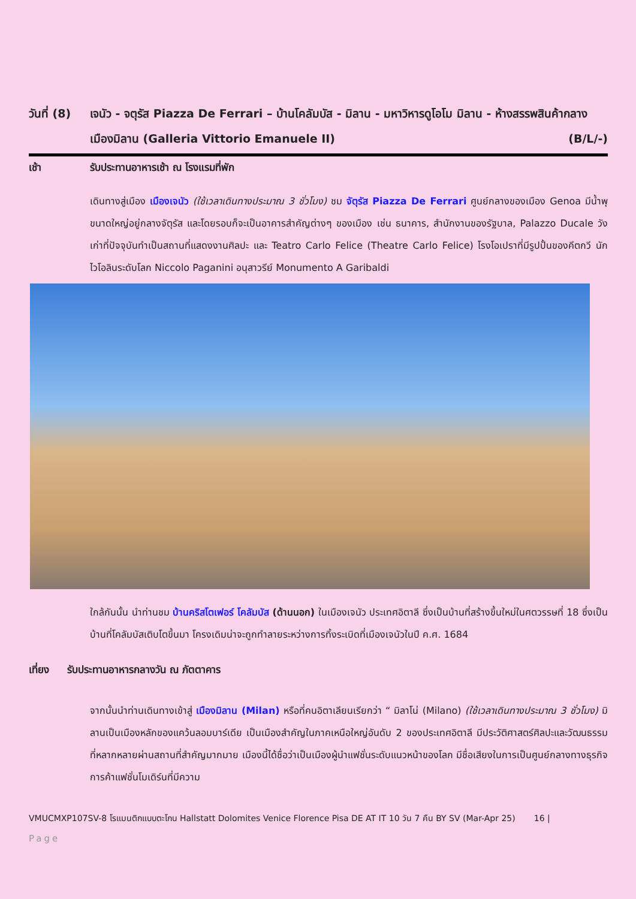วันที่ (8)
เจนัว - จตุรัส Piazza De Ferrari – บ้านโคลัมบัส - มิลาน - มหาวิหารดูโอโม มิลาน - ห้างสรรพสินค้ากลางเมืองมิลาน (Galleria Vittorio Emanuele II) (B/L/-)
เช้า รับประทานอาหารเช้า ณ โรงแรมที่พัก
เดินทางสู่เมือง เมืองเจนัว (ใช้เวลาเดินทางประมาณ 3 ชั่วโมง) ชม จัตุรัส Piazza De Ferrari ศูนย์กลางของเมือง Genoa มีน้ำพุขนาดใหญ่อยู่กลางจัตุรัส และโดยรอบก็จะเป็นอาคารสำคัญต่างๆ ของเมือง เช่น ธนาคาร, สำนักงานของรัฐบาล, Palazzo Ducale วังเก่าที่ปัจจุบันทำเป็นสถานที่แสดงงานศิลปะ และ Teatro Carlo Felice (Theatre Carlo Felice) โรงโอเปราที่มีรูปปั้นของคีตกวี นักไวโอลินระดับโลก Niccolo Paganini อนุสาวรีย์ Monumento A Garibaldi
ใกล้กันนั้น นำท่านชม บ้านคริสโตเฟอร์ โคลัมบัส (ด้านนอก) ในเมืองเจนัว ประเทศอิตาลี ซึ่งเป็นบ้านที่สร้างขึ้นใหม่ในศตวรรษที่ 18 ซึ่งเป็นบ้านที่โคลัมบัสเติบโตขึ้นมา โครงเดิมน่าจะถูกทำลายระหว่างการทิ้งระเบิดที่เมืองเจนัวในปี ค.ศ. 1684
เที่ยง รับประทานอาหารกลางวัน ณ ภัตตาคาร
จากนั้นนำท่านเดินทางเข้าสู่ เมืองมิลาน (Milan) หรือที่คนอิตาเลียนเรียกว่า “ มิลาโน่ (Milano) (ใช้เวลาเดินทางประมาณ 3 ชั่วโมง) มิลานเป็นเมืองหลักของแคว้นลอมบาร์เดีย เป็นเมืองสำคัญในภาคเหนือใหญ่อันดับ 2 ของประเทศอิตาลี มีประวัติศาสตร์ศิลปะและวัฒนธรรมที่หลากหลายผ่านสถานที่สำคัญมากมาย เมืองนี้ได้ชื่อว่าเป็นเมืองผู้นำแฟชั่นระดับแนวหน้าของโลก มีชื่อเสียงในการเป็นศูนย์กลางทางธุรกิจการค้าแฟชั่นโมเดิร์นที่มีความ
VMUCMXP107SV-8 โรแมนติกแบบตะโกน Hallstatt Dolomites Venice Florence Pisa DE AT IT 10 วัน 7 คืน BY SV (Mar-Apr 25) 16 |
Page